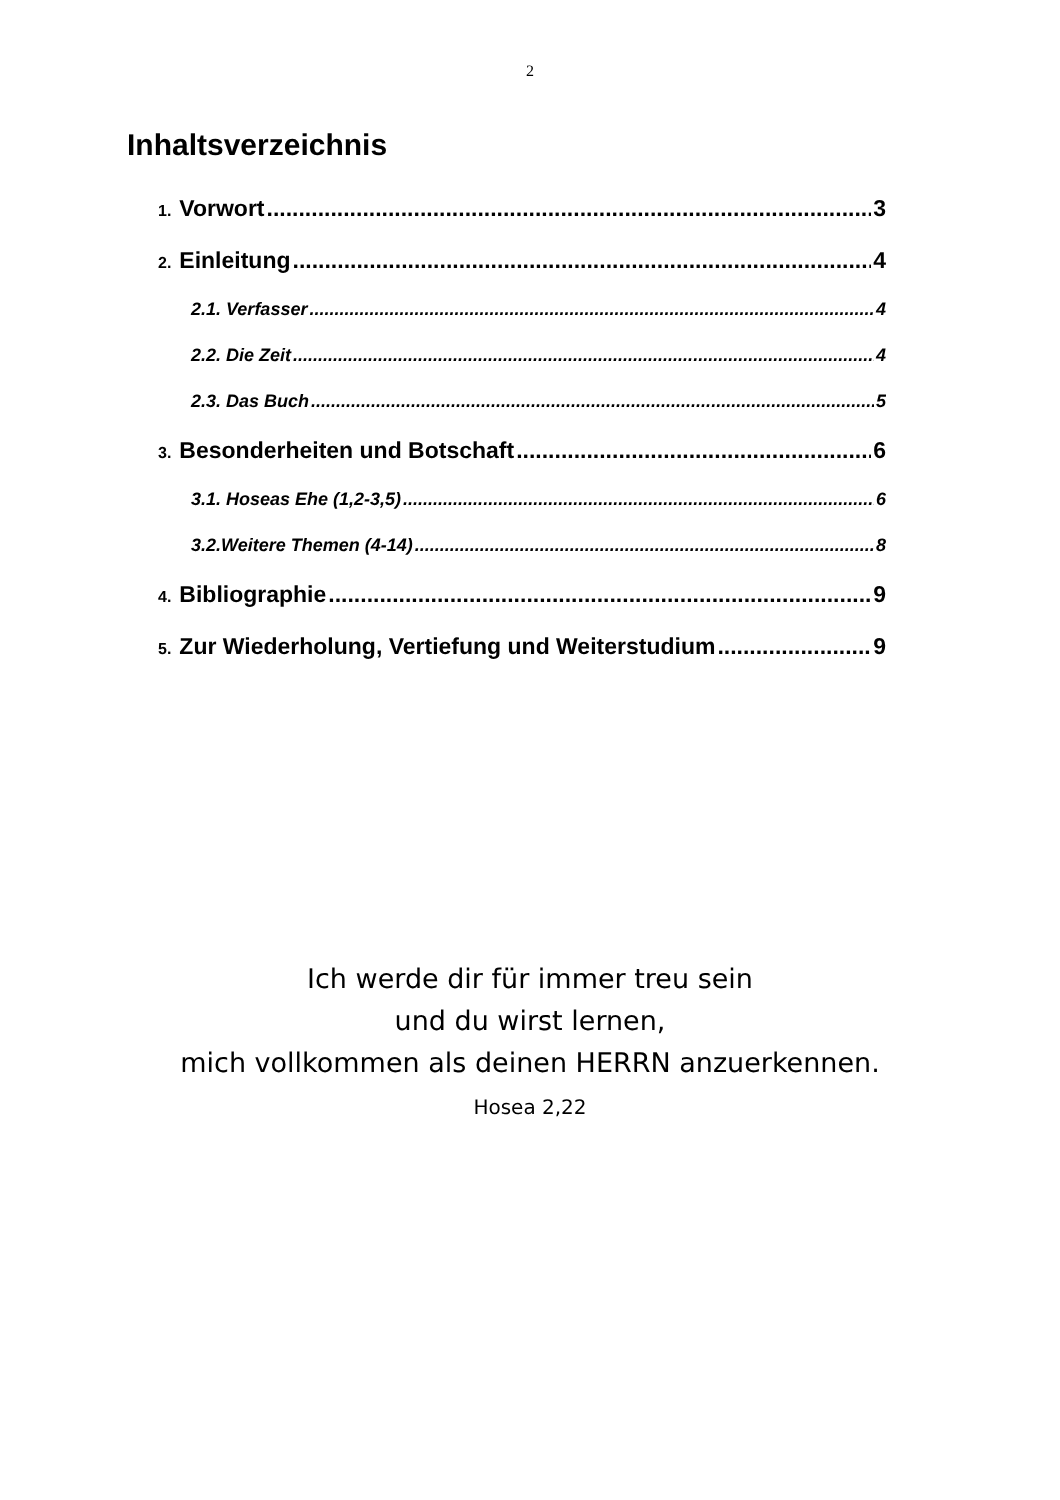2
Inhaltsverzeichnis
1. Vorwort 3
2. Einleitung 4
2.1. Verfasser 4
2.2. Die Zeit 4
2.3. Das Buch 5
3. Besonderheiten und Botschaft 6
3.1. Hoseas Ehe (1,2-3,5) 6
3.2.Weitere Themen (4-14) 8
4. Bibliographie 9
5. Zur Wiederholung, Vertiefung und Weiterstudium 9
Ich werde dir für immer treu sein
und du wirst lernen,
mich vollkommen als deinen HERRN anzuerkennen.
Hosea 2,22